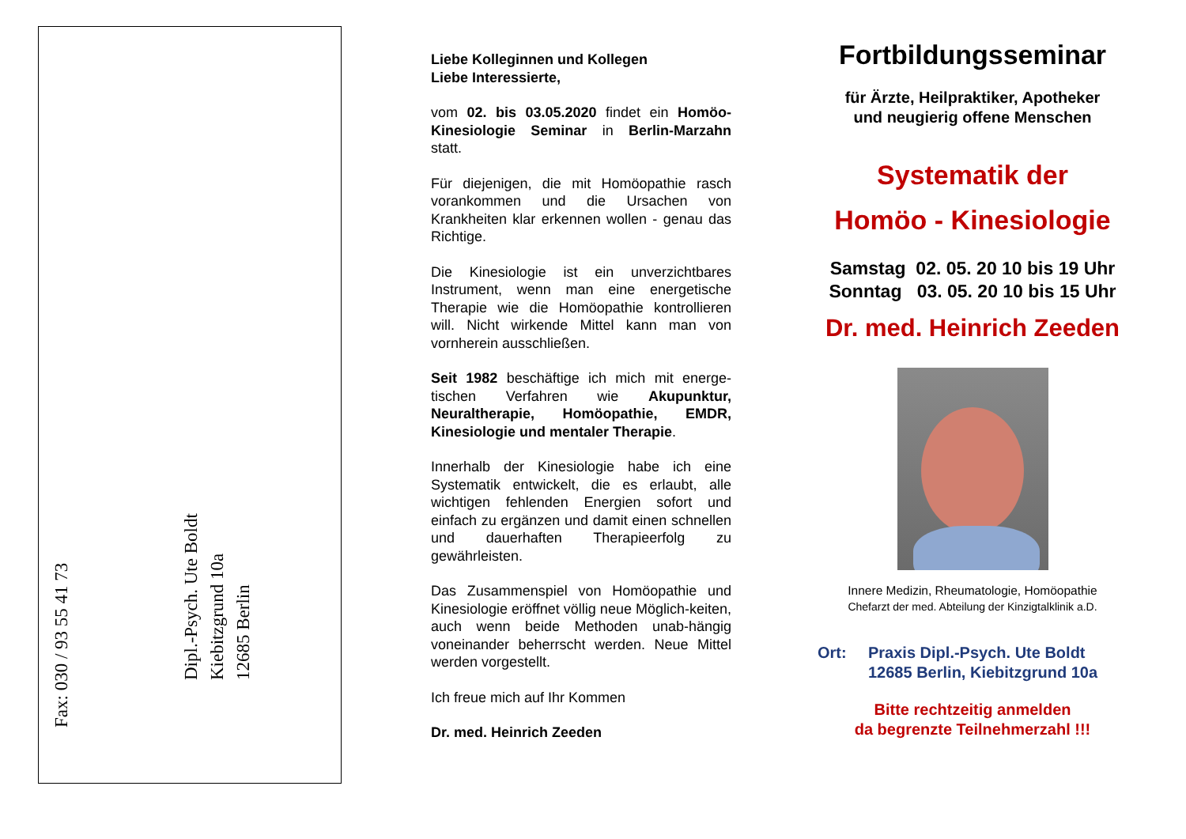Fax: 030 / 93 55 41 73
Dipl.-Psych. Ute Boldt
Kiebitzgrund 10a
12685 Berlin
Fax: 030 / 93 55 41 73
Liebe Kolleginnen und Kollegen
Liebe Interessierte,
vom 02. bis 03.05.2020 findet ein Homöo-Kinesiologie Seminar in Berlin-Marzahn statt.
Für diejenigen, die mit Homöopathie rasch vorankommen und die Ursachen von Krankheiten klar erkennen wollen - genau das Richtige.
Die Kinesiologie ist ein unverzichtbares Instrument, wenn man eine energetische Therapie wie die Homöopathie kontrollieren will. Nicht wirkende Mittel kann man von vornherein ausschließen.
Seit 1982 beschäftige ich mich mit energe-tischen Verfahren wie Akupunktur, Neuraltherapie, Homöopathie, EMDR, Kinesiologie und mentaler Therapie.
Innerhalb der Kinesiologie habe ich eine Systematik entwickelt, die es erlaubt, alle wichtigen fehlenden Energien sofort und einfach zu ergänzen und damit einen schnellen und dauerhaften Therapieerfolg zu gewährleisten.
Das Zusammenspiel von Homöopathie und Kinesiologie eröffnet völlig neue Möglich-keiten, auch wenn beide Methoden unab-hängig voneinander beherrscht werden. Neue Mittel werden vorgestellt.
Ich freue mich auf Ihr Kommen
Dr. med. Heinrich Zeeden
Fortbildungsseminar
für Ärzte, Heilpraktiker, Apotheker
und neugierig offene Menschen
Systematik der
Homöo - Kinesiologie
Samstag 02. 05. 20 10 bis 19 Uhr
Sonntag 03. 05. 20 10 bis 15 Uhr
Dr. med. Heinrich Zeeden
Innere Medizin, Rheumatologie, Homöopathie
Chefarzt der med. Abteilung der Kinzigtalklinik a.D.
Ort: Praxis Dipl.-Psych. Ute Boldt
12685 Berlin, Kiebitzgrund 10a
Bitte rechtzeitig anmelden
da begrenzte Teilnehmerzahl !!!